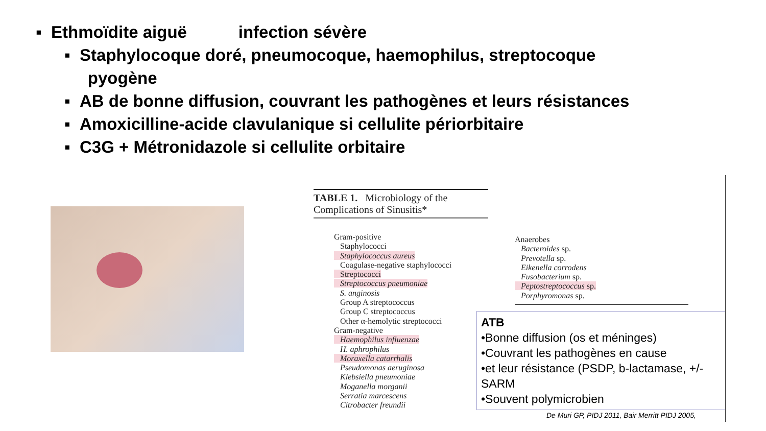▪ Ethmoïdite aiguë infection sévère
▪ Staphylocoque doré, pneumocoque, haemophilus, streptocoque
pyogène
▪ AB de bonne diffusion, couvrant les pathogènes et leurs résistances
▪ Amoxicilline-acide clavulanique si cellulite périorbitaire
▪ C3G + Métronidazole si cellulite orbitaire
TABLE 1. Microbiology of the
Complications of Sinusitis*
Gram-positive
Staphylococci
Staphylococcus aureus
Coagulase-negative staphylococci
Streptococci
Streptococcus pneumoniae
S. anginosis
Group A streptococcus
Group C streptococcus
Other α-hemolytic streptococci
Gram-negative
Haemophilus influenzae
H. aphrophilus
Moraxella catarrhalis
Pseudomonas aeruginosa
Klebsiella pneumoniae
Moganella morganii
Serratia marcescens
Citrobacter freundii
Anaerobes
Bacteroides sp.
Prevotella sp.
Eikenella corrodens
Fusobacterium sp.
Peptostreptococcus sp.
Porphyromonas sp.
ATB
•Bonne diffusion (os et méninges)
•Couvrant les pathogènes en cause
•et leur résistance (PSDP, b-lactamase, +/- SARM
•Souvent polymicrobien
De Muri GP, PIDJ 2011, Bair Merritt PIDJ 2005,